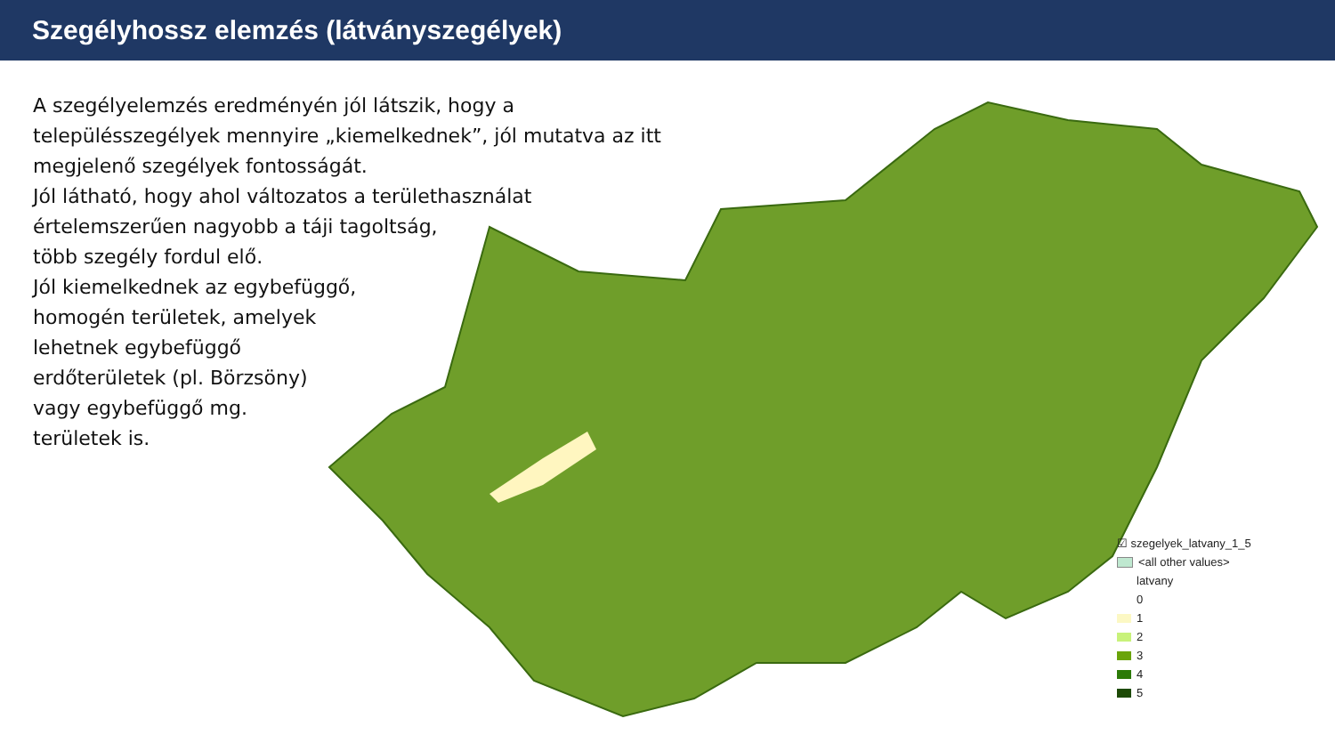Szegélyhossz elemzés (látványszegélyek)
A szegélyelemzés eredményén jól látszik, hogy a településszegélyek mennyire „kiemelkednek”, jól mutatva az itt megjelenő szegélyek fontosságát.
Jól látható, hogy ahol változatos a területhasználat értelemszerűen nagyobb a táji tagoltság,
több szegély fordul elő.
Jól kiemelkednek az egybefüggő,
homogén területek, amelyek
lehetnek egybefüggő
erdőterületek (pl. Börzsöny)
vagy egybefüggő mg.
területek is.
☑ szegelyek_latvany_1_5
<all other values>
latvany
0
1
2
3
4
5